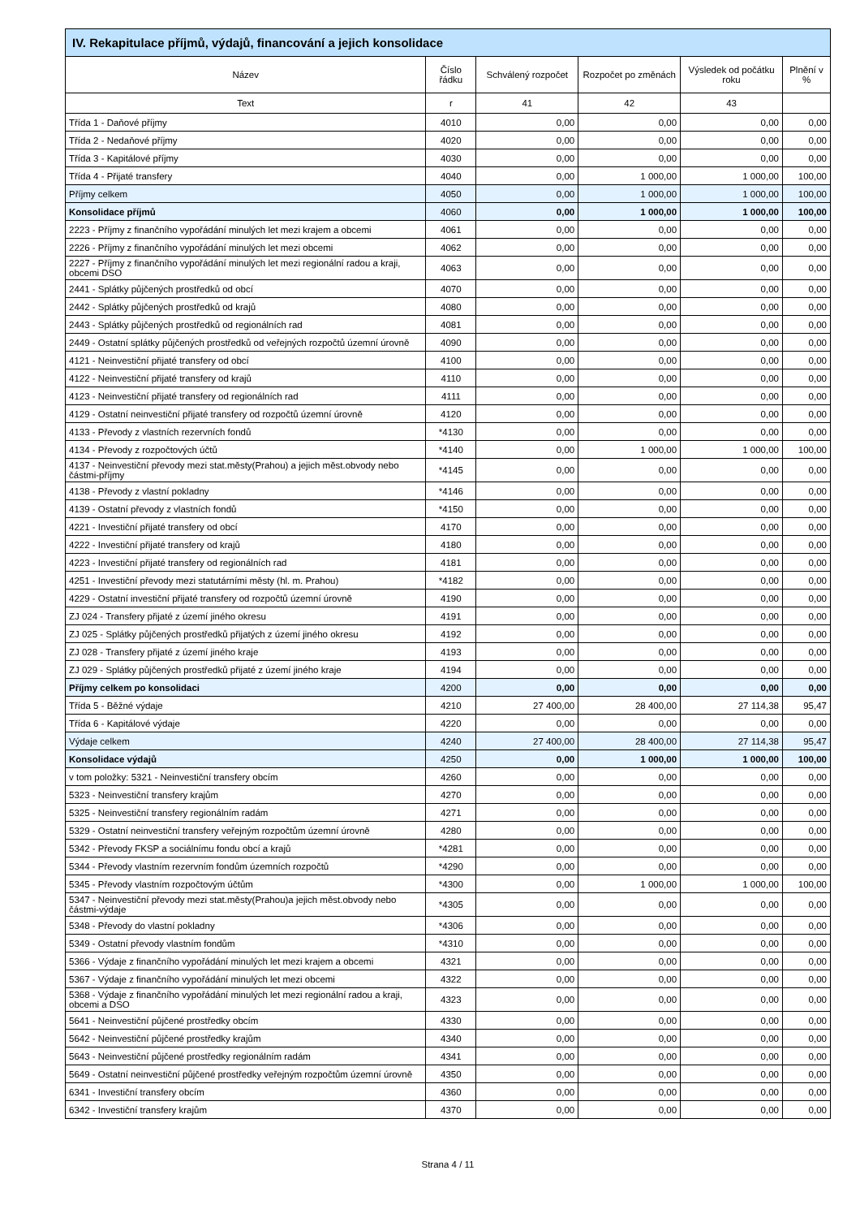| IV. Rekapitulace příjmů, výdajů, financování a jejich konsolidace | | | | | |
| Název | Číslo řádku | Schválený rozpočet | Rozpočet po změnách | Výsledek od počátku roku | Plnění v % |
| Text | r | 41 | 42 | 43 | |
| Třída 1 - Daňové příjmy | 4010 | 0,00 | 0,00 | 0,00 | 0,00 |
| Třída 2 - Nedaňové příjmy | 4020 | 0,00 | 0,00 | 0,00 | 0,00 |
| Třída 3 - Kapitálové příjmy | 4030 | 0,00 | 0,00 | 0,00 | 0,00 |
| Třída 4 - Přijaté transfery | 4040 | 0,00 | 1 000,00 | 1 000,00 | 100,00 |
| Příjmy celkem | 4050 | 0,00 | 1 000,00 | 1 000,00 | 100,00 |
| Konsolidace příjmů | 4060 | 0,00 | 1 000,00 | 1 000,00 | 100,00 |
| 2223 - Příjmy z finančního vypořádání minulých let mezi krajem a obcemi | 4061 | 0,00 | 0,00 | 0,00 | 0,00 |
| 2226 - Příjmy z finančního vypořádání minulých let mezi obcemi | 4062 | 0,00 | 0,00 | 0,00 | 0,00 |
| 2227 - Příjmy z finančního vypořádání minulých let mezi regionální radou a kraji, obcemi DSO | 4063 | 0,00 | 0,00 | 0,00 | 0,00 |
| 2441 - Splátky půjčených prostředků od obcí | 4070 | 0,00 | 0,00 | 0,00 | 0,00 |
| 2442 - Splátky půjčených prostředků od krajů | 4080 | 0,00 | 0,00 | 0,00 | 0,00 |
| 2443 - Splátky půjčených prostředků od regionálních rad | 4081 | 0,00 | 0,00 | 0,00 | 0,00 |
| 2449 - Ostatní splátky půjčených prostředků od veřejných rozpočtů územní úrovně | 4090 | 0,00 | 0,00 | 0,00 | 0,00 |
| 4121 - Neinvestiční přijaté transfery od obcí | 4100 | 0,00 | 0,00 | 0,00 | 0,00 |
| 4122 - Neinvestiční přijaté transfery od krajů | 4110 | 0,00 | 0,00 | 0,00 | 0,00 |
| 4123 - Neinvestiční přijaté transfery od regionálních rad | 4111 | 0,00 | 0,00 | 0,00 | 0,00 |
| 4129 - Ostatní neinvestiční přijaté transfery od rozpočtů územní úrovně | 4120 | 0,00 | 0,00 | 0,00 | 0,00 |
| 4133 - Převody z vlastních rezervních fondů | *4130 | 0,00 | 0,00 | 0,00 | 0,00 |
| 4134 - Převody z rozpočtových účtů | *4140 | 0,00 | 1 000,00 | 1 000,00 | 100,00 |
| 4137 - Neinvestiční převody mezi stat.městy(Prahou) a jejich měst.obvody nebo částmi-příjmy | *4145 | 0,00 | 0,00 | 0,00 | 0,00 |
| 4138 - Převody z vlastní pokladny | *4146 | 0,00 | 0,00 | 0,00 | 0,00 |
| 4139 - Ostatní převody z vlastních fondů | *4150 | 0,00 | 0,00 | 0,00 | 0,00 |
| 4221 - Investiční přijaté transfery od obcí | 4170 | 0,00 | 0,00 | 0,00 | 0,00 |
| 4222 - Investiční přijaté transfery od krajů | 4180 | 0,00 | 0,00 | 0,00 | 0,00 |
| 4223 - Investiční přijaté transfery od regionálních rad | 4181 | 0,00 | 0,00 | 0,00 | 0,00 |
| 4251 - Investiční převody mezi statutárními městy (hl. m. Prahou) | *4182 | 0,00 | 0,00 | 0,00 | 0,00 |
| 4229 - Ostatní investiční přijaté transfery od rozpočtů územní úrovně | 4190 | 0,00 | 0,00 | 0,00 | 0,00 |
| ZJ 024 - Transfery přijaté z území jiného okresu | 4191 | 0,00 | 0,00 | 0,00 | 0,00 |
| ZJ 025 - Splátky půjčených prostředků přijatých z území jiného okresu | 4192 | 0,00 | 0,00 | 0,00 | 0,00 |
| ZJ 028 - Transfery přijaté z území jiného kraje | 4193 | 0,00 | 0,00 | 0,00 | 0,00 |
| ZJ 029 - Splátky půjčených prostředků přijaté z území jiného kraje | 4194 | 0,00 | 0,00 | 0,00 | 0,00 |
| Příjmy celkem po konsolidaci | 4200 | 0,00 | 0,00 | 0,00 | 0,00 |
| Třída 5 - Běžné výdaje | 4210 | 27 400,00 | 28 400,00 | 27 114,38 | 95,47 |
| Třída 6 - Kapitálové výdaje | 4220 | 0,00 | 0,00 | 0,00 | 0,00 |
| Výdaje celkem | 4240 | 27 400,00 | 28 400,00 | 27 114,38 | 95,47 |
| Konsolidace výdajů | 4250 | 0,00 | 1 000,00 | 1 000,00 | 100,00 |
| v tom položky: 5321 - Neinvestiční transfery obcím | 4260 | 0,00 | 0,00 | 0,00 | 0,00 |
| 5323 - Neinvestiční transfery krajům | 4270 | 0,00 | 0,00 | 0,00 | 0,00 |
| 5325 - Neinvestiční transfery regionálním radám | 4271 | 0,00 | 0,00 | 0,00 | 0,00 |
| 5329 - Ostatní neinvestiční transfery veřejným rozpočtům územní úrovně | 4280 | 0,00 | 0,00 | 0,00 | 0,00 |
| 5342 - Převody FKSP a sociálnímu fondu obcí a krajů | *4281 | 0,00 | 0,00 | 0,00 | 0,00 |
| 5344 - Převody vlastním rezervním fondům územních rozpočtů | *4290 | 0,00 | 0,00 | 0,00 | 0,00 |
| 5345 - Převody vlastním rozpočtovým účtům | *4300 | 0,00 | 1 000,00 | 1 000,00 | 100,00 |
| 5347 - Neinvestiční převody mezi stat.městy(Prahou)a jejich měst.obvody nebo částmi-výdaje | *4305 | 0,00 | 0,00 | 0,00 | 0,00 |
| 5348 - Převody do vlastní pokladny | *4306 | 0,00 | 0,00 | 0,00 | 0,00 |
| 5349 - Ostatní převody vlastním fondům | *4310 | 0,00 | 0,00 | 0,00 | 0,00 |
| 5366 - Výdaje z finančního vypořádání minulých let mezi krajem a obcemi | 4321 | 0,00 | 0,00 | 0,00 | 0,00 |
| 5367 - Výdaje z finančního vypořádání minulých let mezi obcemi | 4322 | 0,00 | 0,00 | 0,00 | 0,00 |
| 5368 - Výdaje z finančního vypořádání minulých let mezi regionální radou a kraji, obcemi a DSO | 4323 | 0,00 | 0,00 | 0,00 | 0,00 |
| 5641 - Neinvestiční půjčené prostředky obcím | 4330 | 0,00 | 0,00 | 0,00 | 0,00 |
| 5642 - Neinvestiční půjčené prostředky krajům | 4340 | 0,00 | 0,00 | 0,00 | 0,00 |
| 5643 - Neinvestiční půjčené prostředky regionálním radám | 4341 | 0,00 | 0,00 | 0,00 | 0,00 |
| 5649 - Ostatní neinvestiční půjčené prostředky veřejným rozpočtům územní úrovně | 4350 | 0,00 | 0,00 | 0,00 | 0,00 |
| 6341 - Investiční transfery obcím | 4360 | 0,00 | 0,00 | 0,00 | 0,00 |
| 6342 - Investiční transfery krajům | 4370 | 0,00 | 0,00 | 0,00 | 0,00 |
Strana 4 / 11